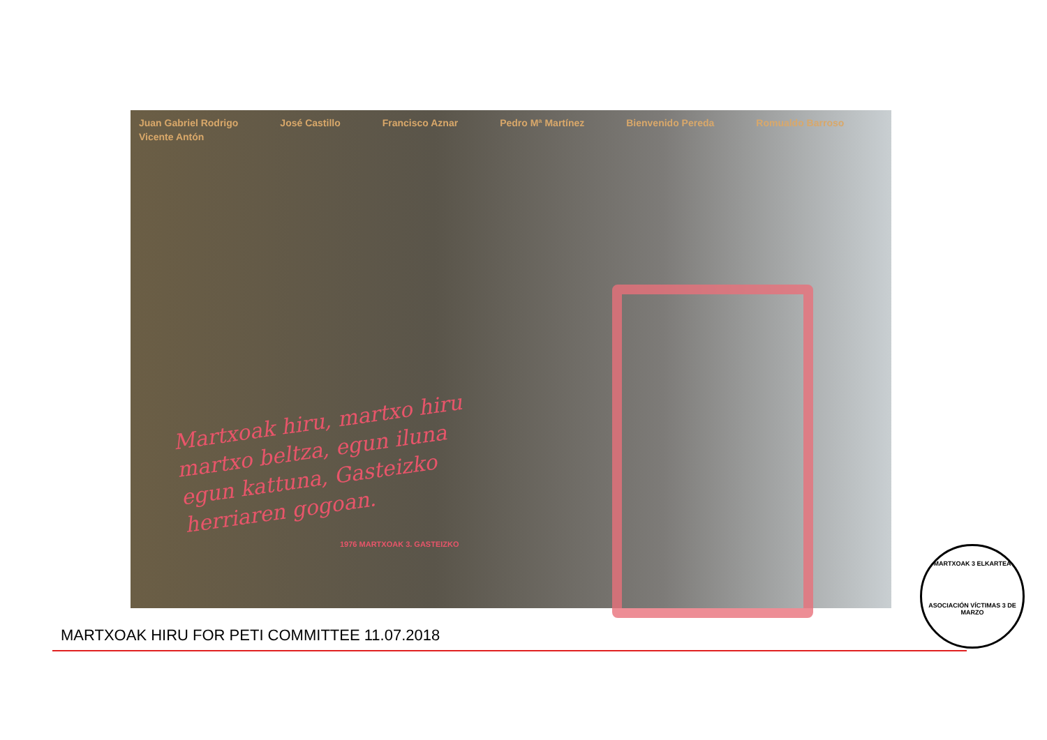Juan Gabriel Rodrigo José Castillo Francisco Aznar Pedro Mª Martínez Bienvenido Pereda Romualdo Barroso Vicente Antón
Martxoak hiru, martxo hiru
martxo beltza, egun iluna
egun kattuna, Gasteizko
herriaren gogoan.
1976 MARTXOAK 3. GASTEIZKO
MARTXOAK 3 ELKARTEA
ASOCIACIÓN VÍCTIMAS 3 DE MARZO
MARTXOAK HIRU FOR PETI COMMITTEE 11.07.2018